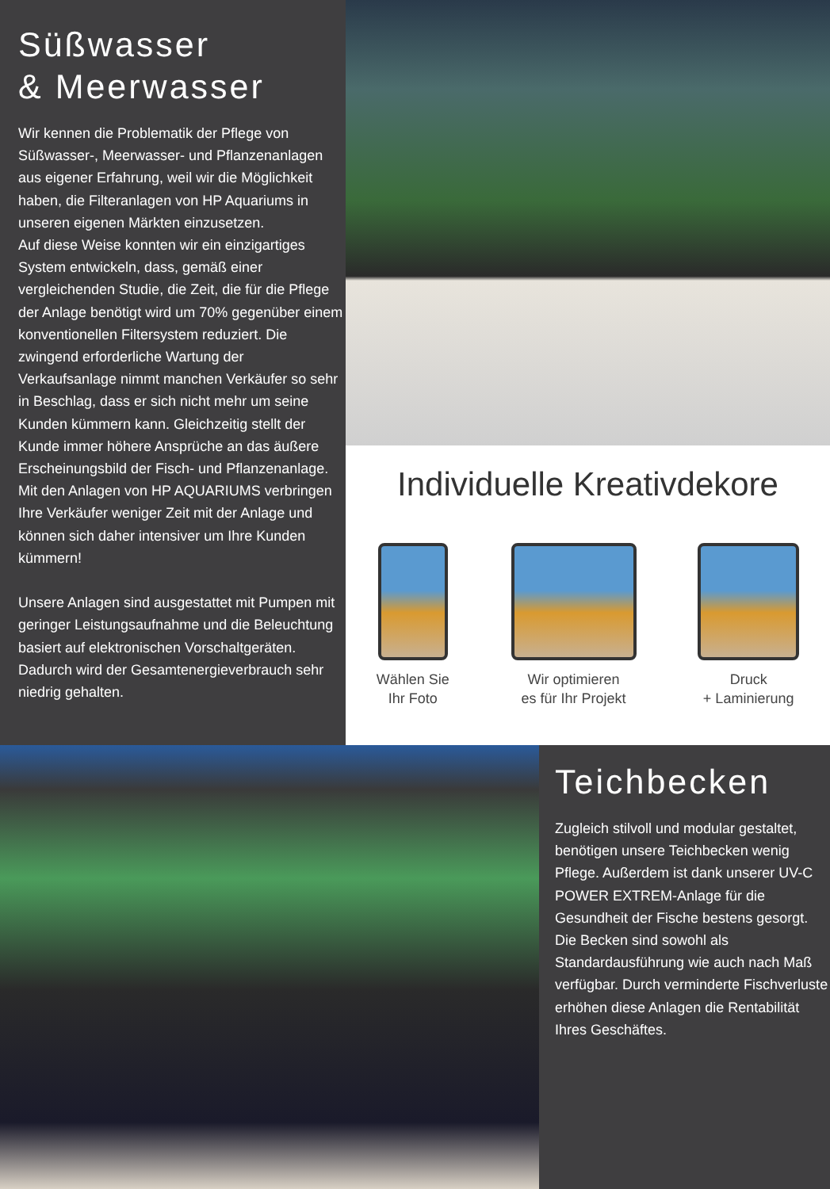Süßwasser
& Meerwasser
Wir kennen die Problematik der Pflege von Süßwasser-, Meerwasser- und Pflanzenanlagen aus eigener Erfahrung, weil wir die Möglichkeit haben, die Filteranlagen von HP Aquariums in unseren eigenen Märkten einzusetzen.
Auf diese Weise konnten wir ein einzigartiges System entwickeln, dass, gemäß einer vergleichenden Studie, die Zeit, die für die Pflege der Anlage benötigt wird um 70% gegenüber einem konventionellen Filtersystem reduziert. Die zwingend erforderliche Wartung der Verkaufsanlage nimmt manchen Verkäufer so sehr in Beschlag, dass er sich nicht mehr um seine Kunden kümmern kann. Gleichzeitig stellt der Kunde immer höhere Ansprüche an das äußere Erscheinungsbild der Fisch- und Pflanzenanlage. Mit den Anlagen von HP AQUARIUMS verbringen Ihre Verkäufer weniger Zeit mit der Anlage und können sich daher intensiver um Ihre Kunden kümmern!
Unsere Anlagen sind ausgestattet mit Pumpen mit geringer Leistungsaufnahme und die Beleuchtung basiert auf elektronischen Vorschaltgeräten. Dadurch wird der Gesamtenergieverbrauch sehr niedrig gehalten.
Individuelle Kreativdekore
Wählen Sie
Ihr Foto
Wir optimieren
es für Ihr Projekt
Druck
+ Laminierung
Teichbecken
Zugleich stilvoll und modular gestaltet, benötigen unsere Teichbecken wenig Pflege. Außerdem ist dank unserer UV-C POWER EXTREM-Anlage für die Gesundheit der Fische bestens gesorgt. Die Becken sind sowohl als Standardausführung wie auch nach Maß verfügbar. Durch verminderte Fischverluste erhöhen diese Anlagen die Rentabilität Ihres Geschäftes.